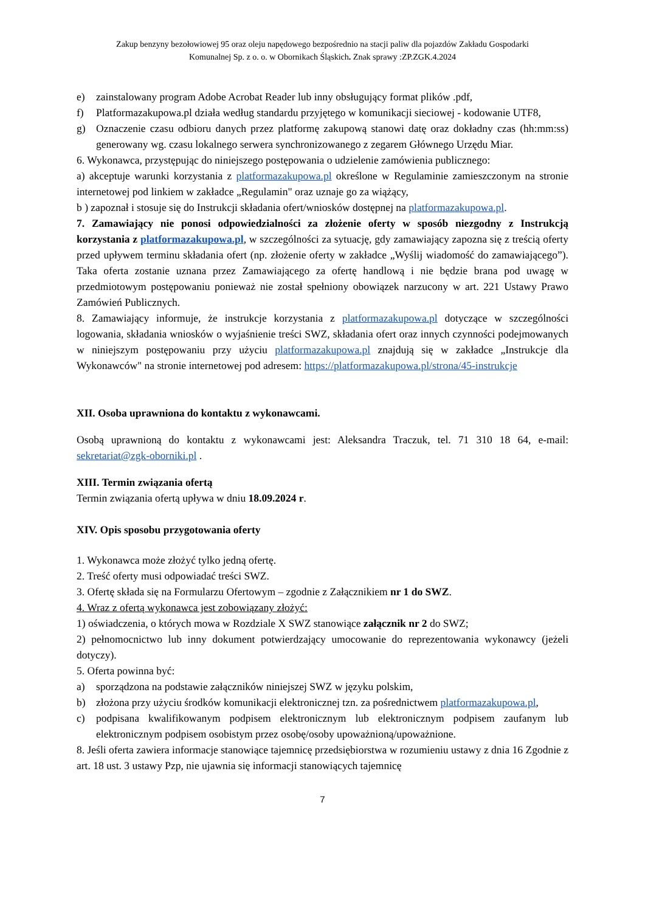Zakup benzyny bezołowiowej 95 oraz oleju napędowego bezpośrednio na stacji paliw dla pojazdów Zakładu Gospodarki
Komunalnej Sp. z o. o. w Obornikach Śląskich. Znak sprawy :ZP.ZGK.4.2024
e) zainstalowany program Adobe Acrobat Reader lub inny obsługujący format plików .pdf,
f) Platformazakupowa.pl działa według standardu przyjętego w komunikacji sieciowej - kodowanie UTF8,
g) Oznaczenie czasu odbioru danych przez platformę zakupową stanowi datę oraz dokładny czas (hh:mm:ss) generowany wg. czasu lokalnego serwera synchronizowanego z zegarem Głównego Urzędu Miar.
6. Wykonawca, przystępując do niniejszego postępowania o udzielenie zamówienia publicznego:
a) akceptuje warunki korzystania z platformazakupowa.pl określone w Regulaminie zamieszczonym na stronie internetowej pod linkiem w zakładce „Regulamin" oraz uznaje go za wiążący,
b ) zapoznał i stosuje się do Instrukcji składania ofert/wniosków dostępnej na platformazakupowa.pl.
7. Zamawiający nie ponosi odpowiedzialności za złożenie oferty w sposób niezgodny z Instrukcją korzystania z platformazakupowa.pl, w szczególności za sytuację, gdy zamawiający zapozna się z treścią oferty przed upływem terminu składania ofert (np. złożenie oferty w zakładce „Wyślij wiadomość do zamawiającego”). Taka oferta zostanie uznana przez Zamawiającego za ofertę handlową i nie będzie brana pod uwagę w przedmiotowym postępowaniu ponieważ nie został spełniony obowiązek narzucony w art. 221 Ustawy Prawo Zamówień Publicznych.
8. Zamawiający informuje, że instrukcje korzystania z platformazakupowa.pl dotyczące w szczególności logowania, składania wniosków o wyjaśnienie treści SWZ, składania ofert oraz innych czynności podejmowanych w niniejszym postępowaniu przy użyciu platformazakupowa.pl znajdują się w zakładce „Instrukcje dla Wykonawców" na stronie internetowej pod adresem: https://platformazakupowa.pl/strona/45-instrukcje
XII. Osoba uprawniona do kontaktu z wykonawcami.
Osobą uprawnioną do kontaktu z wykonawcami jest: Aleksandra Traczuk, tel. 71 310 18 64, e-mail: sekretariat@zgk-oborniki.pl .
XIII. Termin związania ofertą
Termin związania ofertą upływa w dniu 18.09.2024 r.
XIV. Opis sposobu przygotowania oferty
1. Wykonawca może złożyć tylko jedną ofertę.
2. Treść oferty musi odpowiadać treści SWZ.
3. Ofertę składa się na Formularzu Ofertowym – zgodnie z Załącznikiem nr 1 do SWZ.
4. Wraz z ofertą wykonawca jest zobowiązany złożyć:
1) oświadczenia, o których mowa w Rozdziale X SWZ stanowiące załącznik nr 2 do SWZ;
2) pełnomocnictwo lub inny dokument potwierdzający umocowanie do reprezentowania wykonawcy (jeżeli dotyczy).
5. Oferta powinna być:
a) sporządzona na podstawie załączników niniejszej SWZ w języku polskim,
b) złożona przy użyciu środków komunikacji elektronicznej tzn. za pośrednictwem platformazakupowa.pl,
c) podpisana kwalifikowanym podpisem elektronicznym lub elektronicznym podpisem zaufanym lub elektronicznym podpisem osobistym przez osobę/osoby upoważnioną/upoważnione.
8. Jeśli oferta zawiera informacje stanowiące tajemnicę przedsiębiorstwa w rozumieniu ustawy z dnia 16 Zgodnie z art. 18 ust. 3 ustawy Pzp, nie ujawnia się informacji stanowiących tajemnicę
7